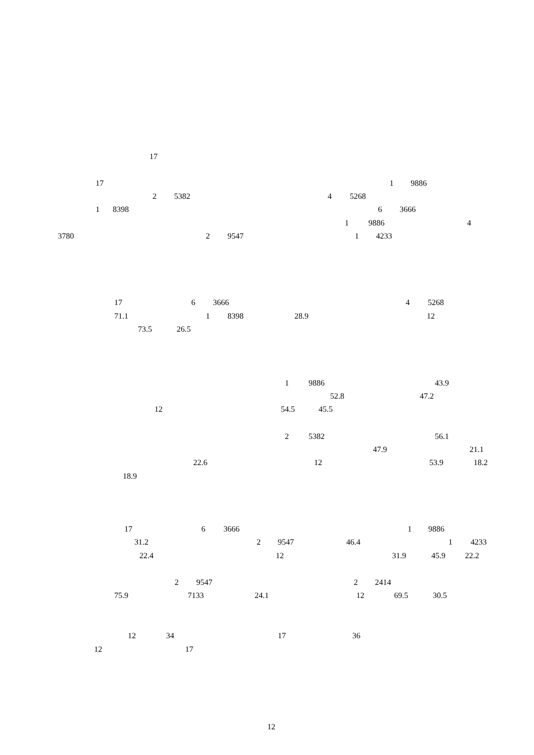17
17 1 9886
2 5382 4 5268
1 8398 6 3666
1 9886 4
3780 2 9547 1 4233
17 6 3666 4 5268
71.1 1 8398 28.9 12
73.5 26.5
1 9886 43.9
52.8 47.2
12 54.5 45.5
2 5382 56.1
47.9 21.1
22.6 12 53.9 18.2
18.9
17 6 3666 1 9886
31.2 2 9547 46.4 1 4233
22.4 12 31.9 45.9 22.2
2 9547 2 2414
75.9 7133 24.1 12 69.5 30.5
12 34 17 36
12 17
12